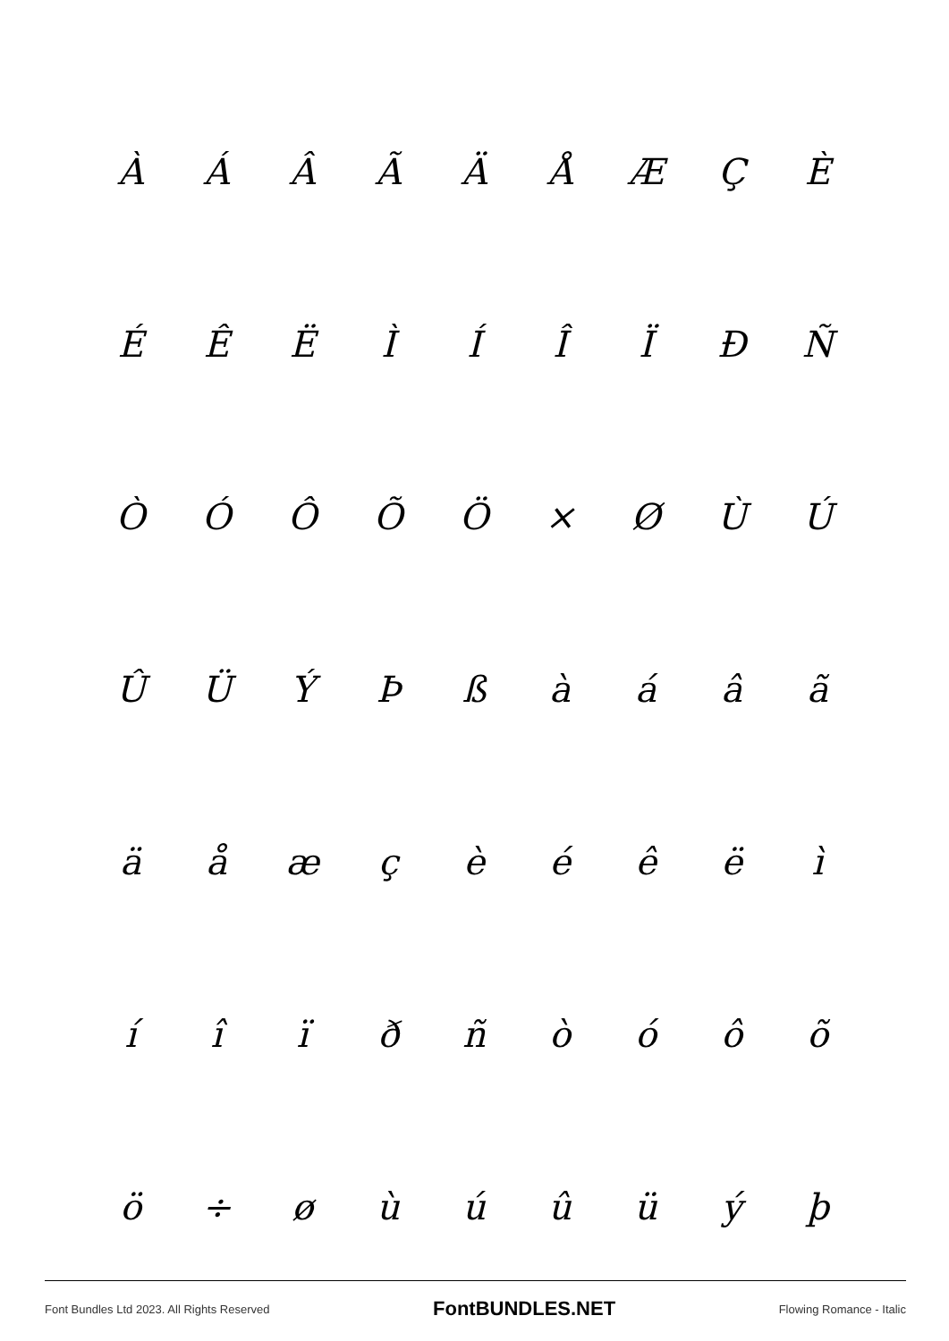| À | Á | Â | Ã | Ä | Å | Æ | Ç | È |
| É | Ê | Ë | Ì | Í | Î | Ï | Ð | Ñ |
| Ò | Ó | Ô | Õ | Ö | × | Ø | Ù | Ú |
| Û | Ü | Ý | Þ | ß | à | á | â | ã |
| ä | å | æ | ç | è | é | ê | ë | ì |
| í | î | ï | ð | ñ | ò | ó | ô | õ |
| ö | ÷ | ø | ù | ú | û | ü | ý | þ |
Font Bundles Ltd 2023. All Rights Reserved FontBUNDLES.NET Flowing Romance - Italic